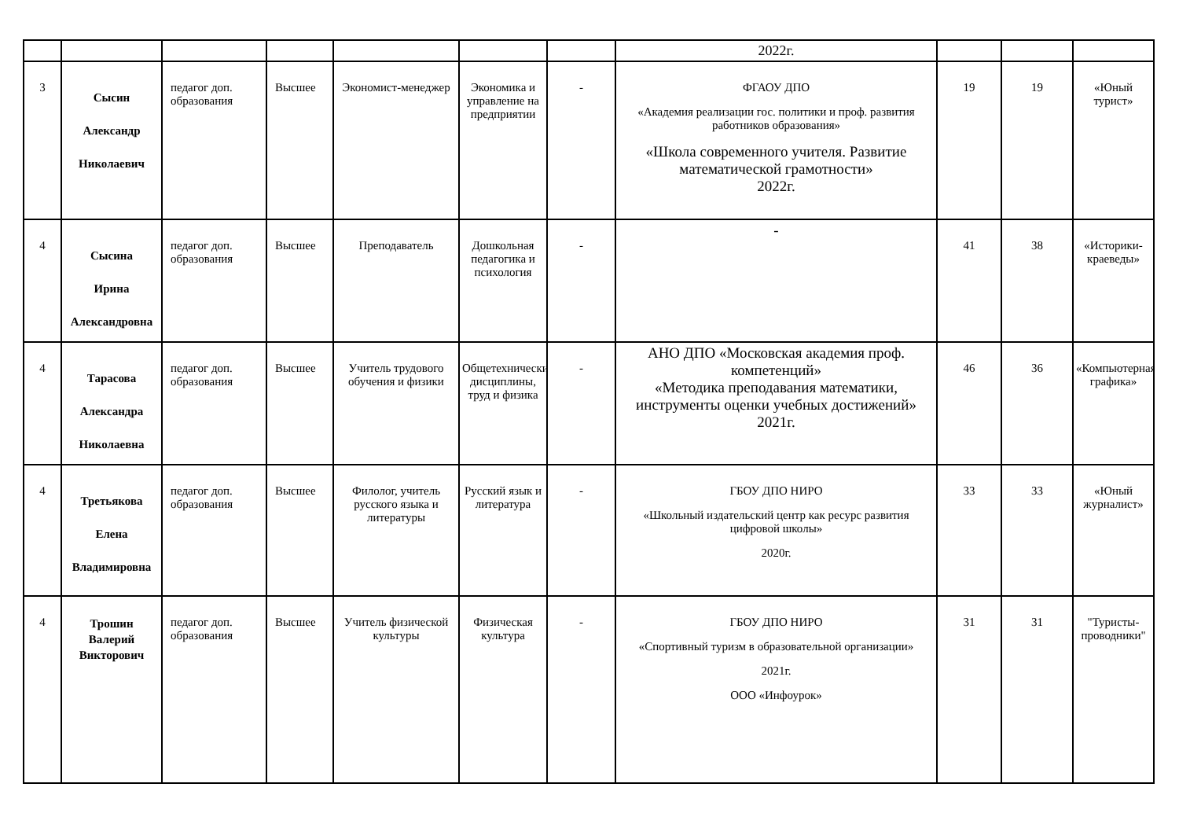| | | | | | | | 2022г. | | | |
| 3 | Сысин Александр Николаевич | педагог доп. образования | Высшее | Экономист-менеджер | Экономика и управление на предприятии | - | ФГАОУ ДПО «Академия реализации гос. политики и проф. развития работников образования» «Школа современного учителя. Развитие математической грамотности» 2022г. | 19 | 19 | «Юный турист» |
| 4 | Сысина Ирина Александровна | педагог доп. образования | Высшее | Преподаватель | Дошкольная педагогика и психология | - | - | 41 | 38 | «Историки-краеведы» |
| 4 | Тарасова Александра Николаевна | педагог доп. образования | Высшее | Учитель трудового обучения и физики | Общетехнические дисциплины, труд и физика | - | АНО ДПО «Московская академия проф. компетенций» «Методика преподавания математики, инструменты оценки учебных достижений» 2021г. | 46 | 36 | «Компьютерная графика» |
| 4 | Третьякова Елена Владимировна | педагог доп. образования | Высшее | Филолог, учитель русского языка и литературы | Русский язык и литература | - | ГБОУ ДПО НИРО «Школьный издательский центр как ресурс развития цифровой школы» 2020г. | 33 | 33 | «Юный журналист» |
| 4 | Трошин Валерий Викторович | педагог доп. образования | Высшее | Учитель физической культуры | Физическая культура | - | ГБОУ ДПО НИРО «Спортивный туризм в образовательной организации» 2021г. ООО «Инфоурок» | 31 | 31 | "Туристы-проводники" |